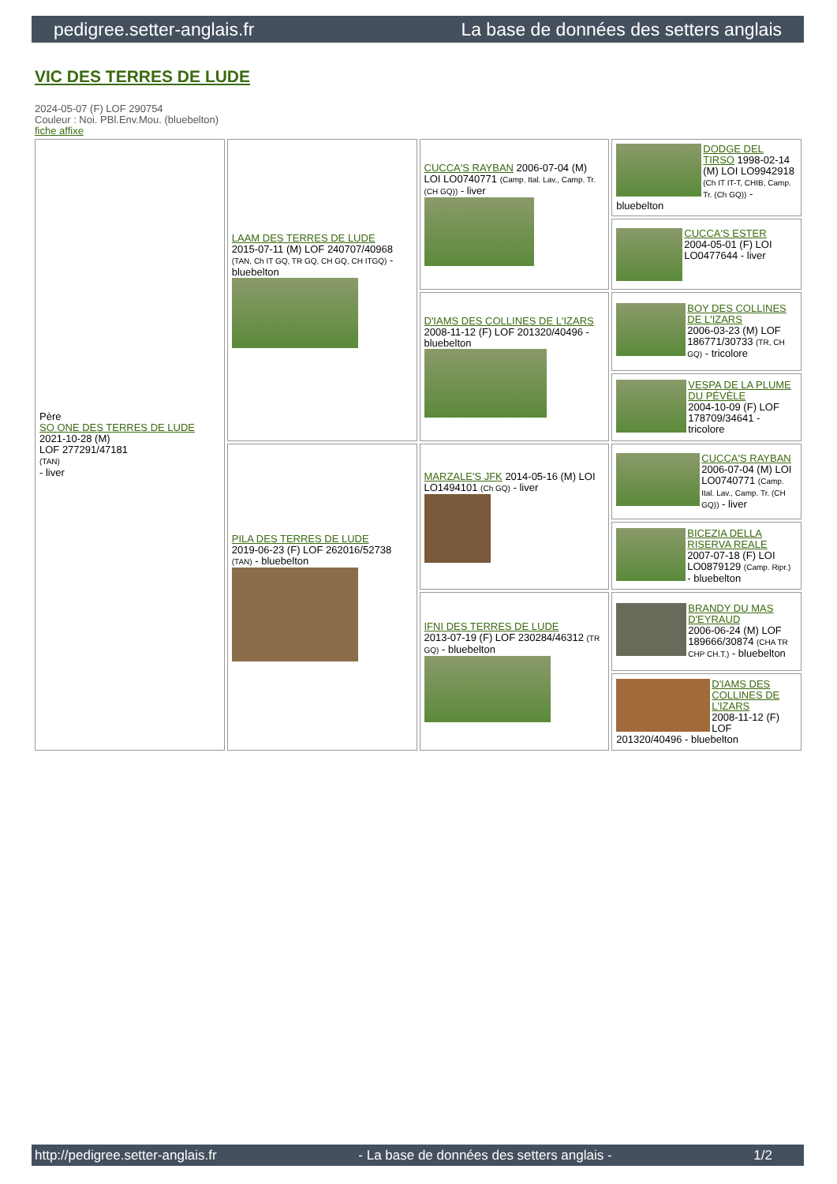pedigree.setter-anglais.fr La base de données des setters anglais
VIC DES TERRES DE LUDE
2024-05-07 (F) LOF 290754
Couleur : Noi. PBl.Env.Mou. (bluebelton)
fiche affixe
| Père SO ONE DES TERRES DE LUDE 2021-10-28 (M) LOF 277291/47181 (TAN) - liver | LAAM DES TERRES DE LUDE 2015-07-11 (M) LOF 240707/40968 (TAN, Ch IT GQ, TR GQ, CH GQ, CH ITGQ) - bluebelton | CUCCA'S RAYBAN 2006-07-04 (M) LOI LO0740771 (Camp. Ital. Lav., Camp. Tr. (CH GQ)) - liver | DODGE DEL TIRSO 1998-02-14 (M) LOI LO9942918 (Ch IT IT-T, CHIB, Camp. Tr. (Ch GQ)) - bluebelton |
| | | | CUCCA'S ESTER 2004-05-01 (F) LOI LO0477644 - liver |
| | | D'IAMS DES COLLINES DE L'IZARS 2008-11-12 (F) LOF 201320/40496 - bluebelton | BOY DES COLLINES DE L'IZARS 2006-03-23 (M) LOF 186771/30733 (TR, CH GQ) - tricolore |
| | | | VESPA DE LA PLUME DU PÉVÈLE 2004-10-09 (F) LOF 178709/34641 - tricolore |
| | PILA DES TERRES DE LUDE 2019-06-23 (F) LOF 262016/52738 (TAN) - bluebelton | MARZALE'S JFK 2014-05-16 (M) LOI LO1494101 (Ch GQ) - liver | CUCCA'S RAYBAN 2006-07-04 (M) LOI LO0740771 (Camp. Ital. Lav., Camp. Tr. (CH GQ)) - liver |
| | | | BICEZIA DELLA RISERVA REALE 2007-07-18 (F) LOI LO0879129 (Camp. Ripr.) - bluebelton |
| | | IFNI DES TERRES DE LUDE 2013-07-19 (F) LOF 230284/46312 (TR GQ) - bluebelton | BRANDY DU MAS D'EYRAUD 2006-06-24 (M) LOF 189666/30874 (CHA TR CHP CH.T.) - bluebelton |
| | | | D'IAMS DES COLLINES DE L'IZARS 2008-11-12 (F) LOF 201320/40496 - bluebelton |
http://pedigree.setter-anglais.fr - La base de données des setters anglais - 1/2